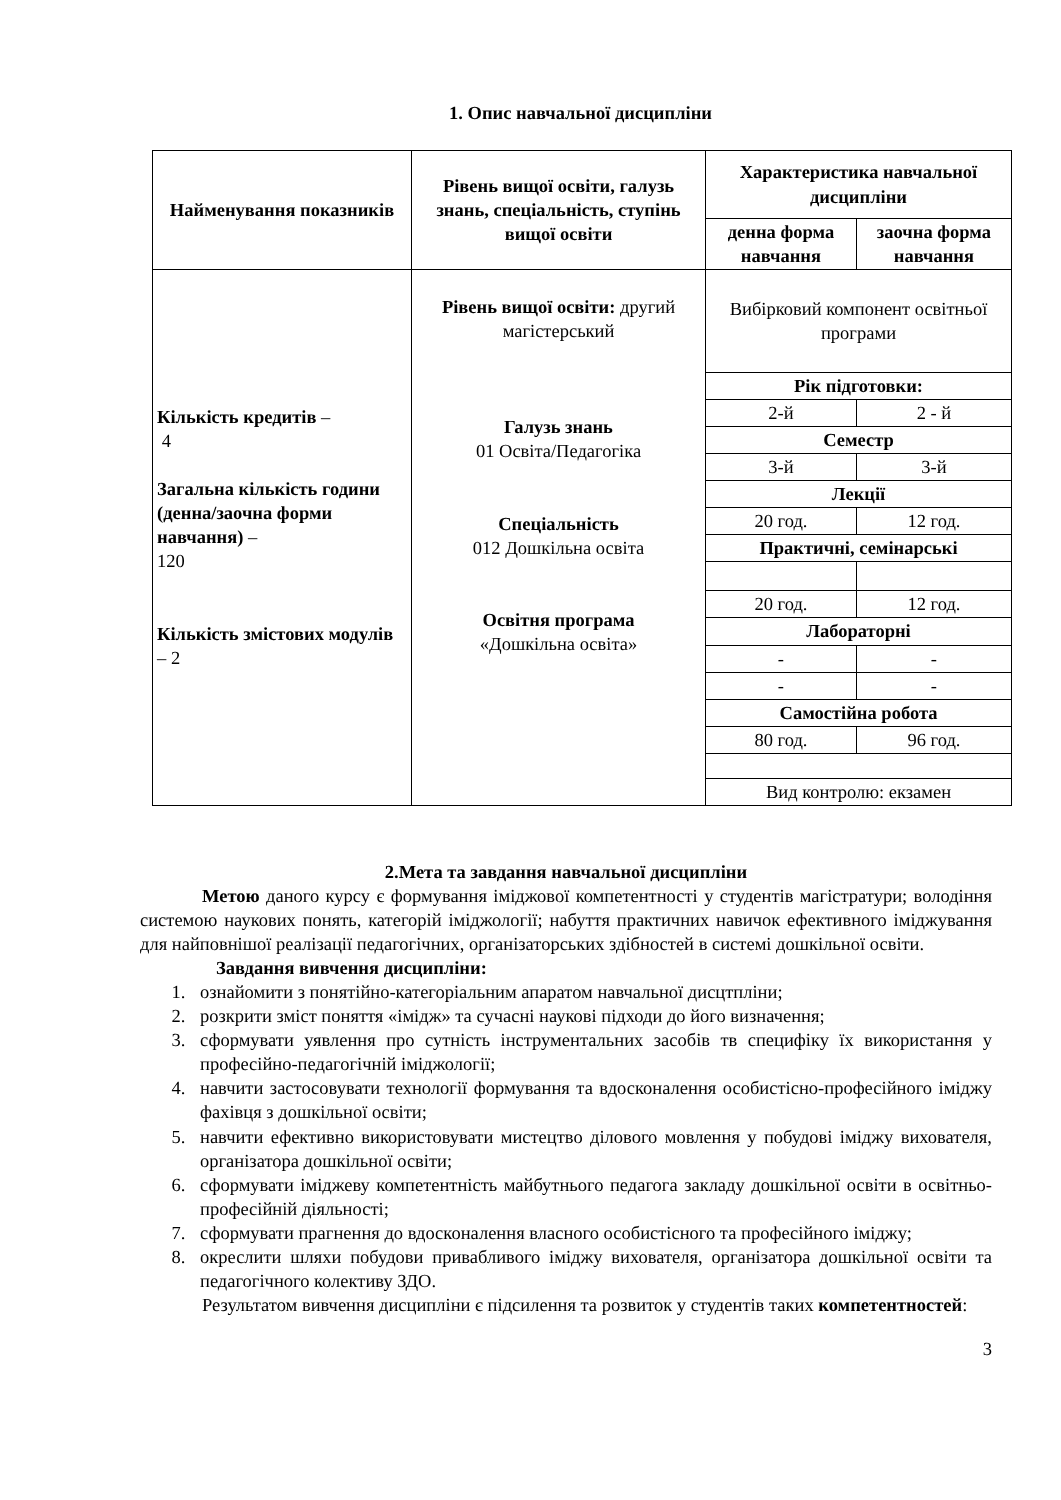1. Опис навчальної дисципліни
| Найменування показників | Рівень вищої освіти, галузь знань, спеціальність, ступінь вищої освіти | Характеристика навчальної дисципліни | |
| --- | --- | --- | --- |
| | | денна форма навчання | заочна форма навчання |
| Кількість кредитів – 4 Загальна кількість години (денна/заочна форми навчання) – 120 Кількість змістових модулів – 2 | Рівень вищої освіти: другий магістерський Галузь знань 01 Освіта/Педагогіка Спеціальність 012 Дошкільна освіта Освітня програма «Дошкільна освіта» | Вибірковий компонент освітньої програми | |
| | | Рік підготовки: | |
| | | 2-й | 2 - й |
| | | Семестр | |
| | | 3-й | 3-й |
| | | Лекції | |
| | | 20 год. | 12 год. |
| | | Практичні, семінарські | |
| | | 20 год. | 12 год. |
| | | Лабораторні | |
| | | - | - |
| | | - | - |
| | | Самостійна робота | |
| | | 80 год. | 96 год. |
| | | Вид контролю: екзамен | |
2.Мета та завдання навчальної дисципліни
Метою даного курсу є формування іміджової компетентності у студентів магістратури; володіння системою наукових понять, категорій іміджології; набуття практичних навичок ефективного іміджування для найповнішої реалізації педагогічних, організаторських здібностей в системі дошкільної освіти.
Завдання вивчення дисципліни:
1. ознайомити з понятійно-категоріальним апаратом навчальної дисцтпліни;
2. розкрити зміст поняття «імідж» та сучасні наукові підходи до його визначення;
3. сформувати уявлення про сутність інструментальних засобів тв специфіку їх використання у професійно-педагогічній іміджології;
4. навчити застосовувати технології формування та вдосконалення особистісно-професійного іміджу фахівця з дошкільної освіти;
5. навчити ефективно використовувати мистецтво ділового мовлення у побудові іміджу вихователя, організатора дошкільної освіти;
6. сформувати іміджеву компетентність майбутнього педагога закладу дошкільної освіти в освітньо-професійній діяльності;
7. сформувати прагнення до вдосконалення власного особистісного та професійного іміджу;
8. окреслити шляхи побудови привабливого іміджу вихователя, організатора дошкільної освіти та педагогічного колективу ЗДО.
Результатом вивчення дисципліни є підсилення та розвиток у студентів таких компетентностей:
3